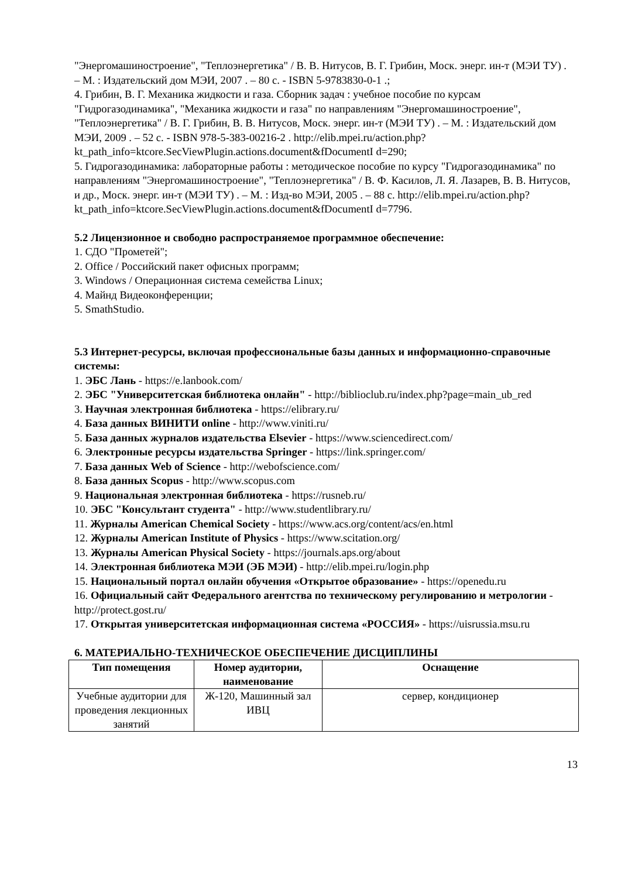"Энергомашиностроение", "Теплоэнергетика" / В. В. Нитусов, В. Г. Грибин, Моск. энерг. ин-т (МЭИ ТУ) . – М. : Издательский дом МЭИ, 2007 . – 80 с. - ISBN 5-9783830-0-1 .;
4. Грибин, В. Г. Механика жидкости и газа. Сборник задач : учебное пособие по курсам "Гидрогазодинамика", "Механика жидкости и газа" по направлениям "Энергомашиностроение", "Теплоэнергетика" / В. Г. Грибин, В. В. Нитусов, Моск. энерг. ин-т (МЭИ ТУ) . – М. : Издательский дом МЭИ, 2009 . – 52 с. - ISBN 978-5-383-00216-2 . http://elib.mpei.ru/action.php?kt_path_info=ktcore.SecViewPlugin.actions.document&fDocumentI d=290;
5. Гидрогазодинамика: лабораторные работы : методическое пособие по курсу "Гидрогазодинамика" по направлениям "Энергомашиностроение", "Теплоэнергетика" / В. Ф. Касилов, Л. Я. Лазарев, В. В. Нитусов, и др., Моск. энерг. ин-т (МЭИ ТУ) . – М. : Изд-во МЭИ, 2005 . – 88 с. http://elib.mpei.ru/action.php?kt_path_info=ktcore.SecViewPlugin.actions.document&fDocumentI d=7796.
5.2 Лицензионное и свободно распространяемое программное обеспечение:
1. СДО "Прометей";
2. Office / Российский пакет офисных программ;
3. Windows / Операционная система семейства Linux;
4. Майнд Видеоконференции;
5. SmathStudio.
5.3 Интернет-ресурсы, включая профессиональные базы данных и информационно-справочные системы:
1. ЭБС Лань - https://e.lanbook.com/
2. ЭБС "Университетская библиотека онлайн" - http://biblioclub.ru/index.php?page=main_ub_red
3. Научная электронная библиотека - https://elibrary.ru/
4. База данных ВИНИТИ online - http://www.viniti.ru/
5. База данных журналов издательства Elsevier - https://www.sciencedirect.com/
6. Электронные ресурсы издательства Springer - https://link.springer.com/
7. База данных Web of Science - http://webofscience.com/
8. База данных Scopus - http://www.scopus.com
9. Национальная электронная библиотека - https://rusneb.ru/
10. ЭБС "Консультант студента" - http://www.studentlibrary.ru/
11. Журналы American Chemical Society - https://www.acs.org/content/acs/en.html
12. Журналы American Institute of Physics - https://www.scitation.org/
13. Журналы American Physical Society - https://journals.aps.org/about
14. Электронная библиотека МЭИ (ЭБ МЭИ) - http://elib.mpei.ru/login.php
15. Национальный портал онлайн обучения «Открытое образование» - https://openedu.ru
16. Официальный сайт Федерального агентства по техническому регулированию и метрологии - http://protect.gost.ru/
17. Открытая университетская информационная система «РОССИЯ» - https://uisrussia.msu.ru
6. МАТЕРИАЛЬНО-ТЕХНИЧЕСКОЕ ОБЕСПЕЧЕНИЕ ДИСЦИПЛИНЫ
| Тип помещения | Номер аудитории, наименование | Оснащение |
| --- | --- | --- |
| Учебные аудитории для проведения лекционных занятий | Ж-120, Машинный зал ИВЦ | сервер, кондиционер |
13